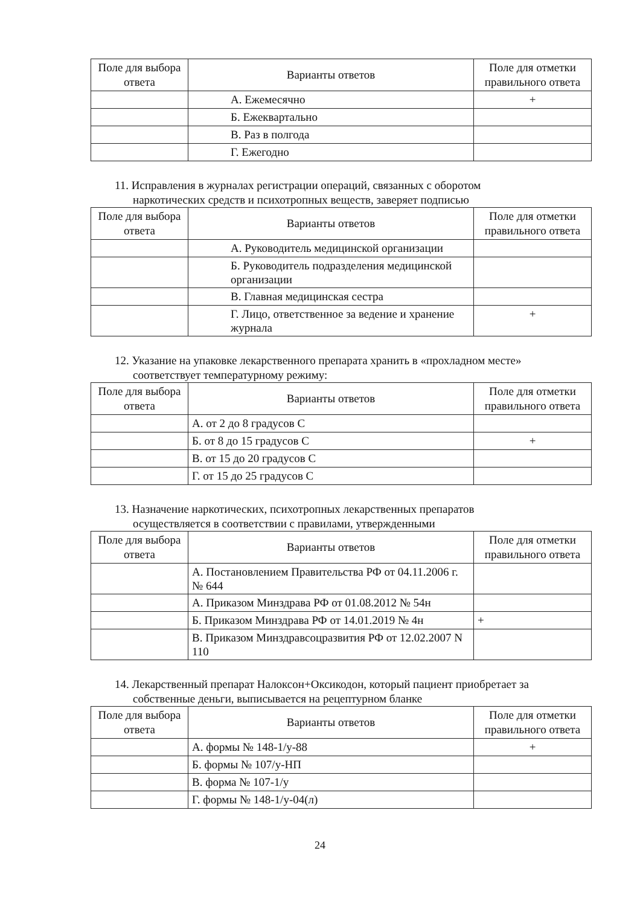| Поле для выбора ответа | Варианты ответов | Поле для отметки правильного ответа |
| --- | --- | --- |
| | А. Ежемесячно | + |
| | Б. Ежеквартально | |
| | В. Раз в полгода | |
| | Г. Ежегодно | |
11. Исправления в журналах регистрации операций, связанных с оборотом
наркотических средств и психотропных веществ, заверяет подписью
| Поле для выбора ответа | Варианты ответов | Поле для отметки правильного ответа |
| --- | --- | --- |
| | А. Руководитель медицинской организации | |
| | Б. Руководитель подразделения медицинской организации | |
| | В. Главная медицинская сестра | |
| | Г. Лицо, ответственное за ведение и хранение журнала | + |
12. Указание на упаковке лекарственного препарата хранить в «прохладном месте»
соответствует температурному режиму:
| Поле для выбора ответа | Варианты ответов | Поле для отметки правильного ответа |
| --- | --- | --- |
| | А. от 2 до 8 градусов С | |
| | Б. от 8 до 15 градусов С | + |
| | В. от 15 до 20 градусов С | |
| | Г. от 15 до 25 градусов С | |
13. Назначение наркотических, психотропных лекарственных препаратов
осуществляется в соответствии с правилами, утвержденными
| Поле для выбора ответа | Варианты ответов | Поле для отметки правильного ответа |
| --- | --- | --- |
| | А. Постановлением Правительства РФ от 04.11.2006 г. № 644 | |
| | А. Приказом Минздрава РФ от 01.08.2012 № 54н | |
| | Б. Приказом Минздрава РФ от 14.01.2019 № 4н | + |
| | В. Приказом Минздравсоцразвития РФ от 12.02.2007 N 110 | |
14. Лекарственный препарат Налоксон+Оксикодон, который пациент приобретает за
собственные деньги, выписывается на рецептурном бланке
| Поле для выбора ответа | Варианты ответов | Поле для отметки правильного ответа |
| --- | --- | --- |
| | А. формы № 148-1/у-88 | + |
| | Б. формы № 107/у-НП | |
| | В. форма № 107-1/у | |
| | Г. формы № 148-1/у-04(л) | |
24